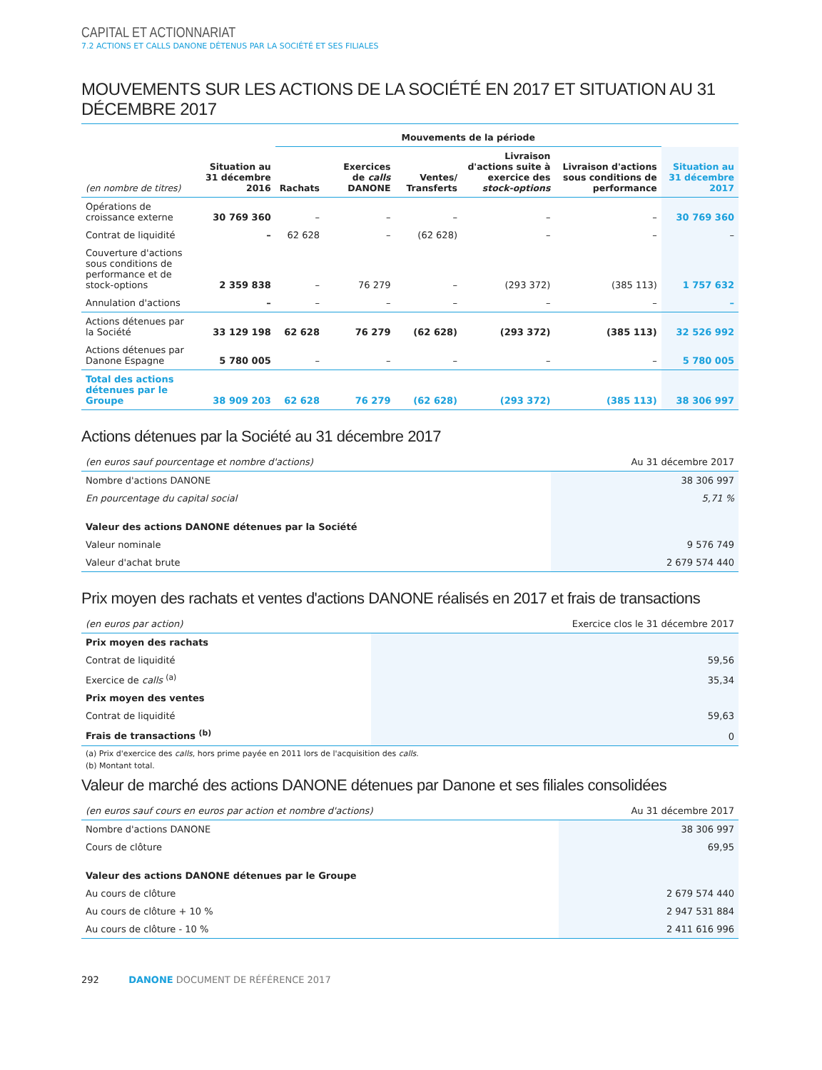CAPITAL ET ACTIONNARIAT
7.2 ACTIONS ET CALLS DANONE DÉTENUS PAR LA SOCIÉTÉ ET SES FILIALES
MOUVEMENTS SUR LES ACTIONS DE LA SOCIÉTÉ EN 2017 ET SITUATION AU 31 DÉCEMBRE 2017
| | | Mouvements de la période | | | | | |
| --- | --- | --- | --- | --- | --- | --- | --- |
| (en nombre de titres) | Situation au 31 décembre 2016 | Rachats | Exercices de calls DANONE | Ventes/ Transferts | Livraison d'actions suite à exercice des stock-options | Livraison d'actions sous conditions de performance | Situation au 31 décembre 2017 |
| Opérations de croissance externe | 30 769 360 | – | – | – | – | – | 30 769 360 |
| Contrat de liquidité | – | 62 628 | – | (62 628) | – | – | – |
| Couverture d'actions sous conditions de performance et de stock-options | 2 359 838 | – | 76 279 | – | (293 372) | (385 113) | 1 757 632 |
| Annulation d'actions | – | – | – | – | – | – | – |
| Actions détenues par la Société | 33 129 198 | 62 628 | 76 279 | (62 628) | (293 372) | (385 113) | 32 526 992 |
| Actions détenues par Danone Espagne | 5 780 005 | – | – | – | – | – | 5 780 005 |
| Total des actions détenues par le Groupe | 38 909 203 | 62 628 | 76 279 | (62 628) | (293 372) | (385 113) | 38 306 997 |
Actions détenues par la Société au 31 décembre 2017
| (en euros sauf pourcentage et nombre d'actions) | Au 31 décembre 2017 |
| Nombre d'actions DANONE | 38 306 997 |
| En pourcentage du capital social | 5,71 % |
| Valeur des actions DANONE détenues par la Société | |
| Valeur nominale | 9 576 749 |
| Valeur d'achat brute | 2 679 574 440 |
Prix moyen des rachats et ventes d'actions DANONE réalisés en 2017 et frais de transactions
| (en euros par action) | Exercice clos le 31 décembre 2017 |
| Prix moyen des rachats | |
| Contrat de liquidité | 59,56 |
| Exercice de calls <sup>(a)</sup> | 35,34 |
| Prix moyen des ventes | |
| Contrat de liquidité | 59,63 |
| Frais de transactions <sup>(b)</sup> | 0 |
(a) Prix d'exercice des calls, hors prime payée en 2011 lors de l'acquisition des calls.
(b) Montant total.
Valeur de marché des actions DANONE détenues par Danone et ses filiales consolidées
| (en euros sauf cours en euros par action et nombre d'actions) | Au 31 décembre 2017 |
| Nombre d'actions DANONE | 38 306 997 |
| Cours de clôture | 69,95 |
| Valeur des actions DANONE détenues par le Groupe | |
| Au cours de clôture | 2 679 574 440 |
| Au cours de clôture + 10 % | 2 947 531 884 |
| Au cours de clôture - 10 % | 2 411 616 996 |
292 DANONE DOCUMENT DE RÉFÉRENCE 2017